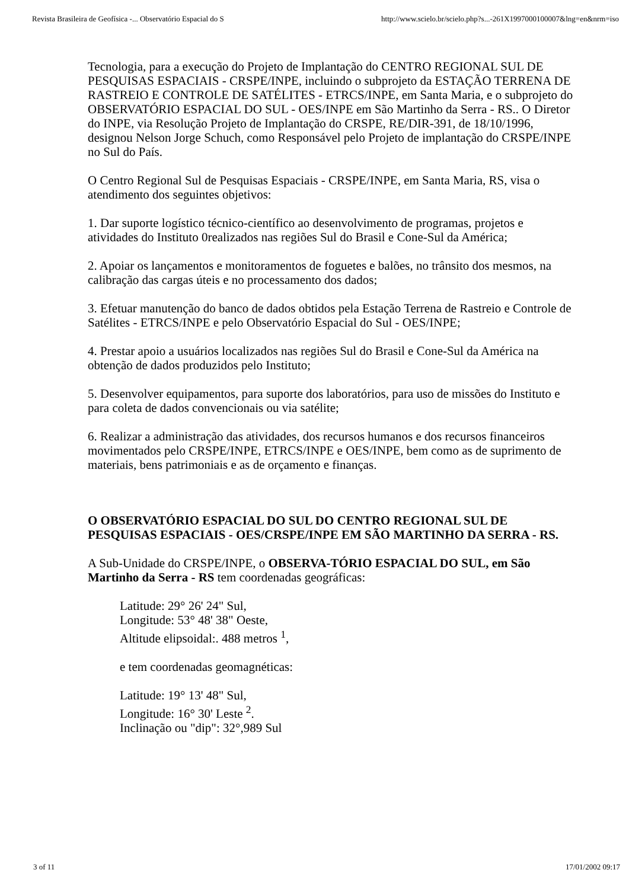Revista Brasileira de Geofísica -... Observatório Espacial do S http://www.scielo.br/scielo.php?s...-261X1997000100007&lng=en&nrm=iso
Tecnologia, para a execução do Projeto de Implantação do CENTRO REGIONAL SUL DE PESQUISAS ESPACIAIS - CRSPE/INPE, incluindo o subprojeto da ESTAÇÃO TERRENA DE RASTREIO E CONTROLE DE SATÉLITES - ETRCS/INPE, em Santa Maria, e o subprojeto do OBSERVATÓRIO ESPACIAL DO SUL - OES/INPE em São Martinho da Serra - RS.. O Diretor do INPE, via Resolução Projeto de Implantação do CRSPE, RE/DIR-391, de 18/10/1996, designou Nelson Jorge Schuch, como Responsável pelo Projeto de implantação do CRSPE/INPE no Sul do País.
O Centro Regional Sul de Pesquisas Espaciais - CRSPE/INPE, em Santa Maria, RS, visa o atendimento dos seguintes objetivos:
1. Dar suporte logístico técnico-científico ao desenvolvimento de programas, projetos e atividades do Instituto 0realizados nas regiões Sul do Brasil e Cone-Sul da América;
2. Apoiar os lançamentos e monitoramentos de foguetes e balões, no trânsito dos mesmos, na calibração das cargas úteis e no processamento dos dados;
3. Efetuar manutenção do banco de dados obtidos pela Estação Terrena de Rastreio e Controle de Satélites - ETRCS/INPE e pelo Observatório Espacial do Sul - OES/INPE;
4. Prestar apoio a usuários localizados nas regiões Sul do Brasil e Cone-Sul da América na obtenção de dados produzidos pelo Instituto;
5. Desenvolver equipamentos, para suporte dos laboratórios, para uso de missões do Instituto e para coleta de dados convencionais ou via satélite;
6. Realizar a administração das atividades, dos recursos humanos e dos recursos financeiros movimentados pelo CRSPE/INPE, ETRCS/INPE e OES/INPE, bem como as de suprimento de materiais, bens patrimoniais e as de orçamento e finanças.
O OBSERVATÓRIO ESPACIAL DO SUL DO CENTRO REGIONAL SUL DE PESQUISAS ESPACIAIS - OES/CRSPE/INPE EM SÃO MARTINHO DA SERRA - RS.
A Sub-Unidade do CRSPE/INPE, o OBSERVA-TÓRIO ESPACIAL DO SUL, em São Martinho da Serra - RS tem coordenadas geográficas:
Latitude: 29° 26' 24" Sul,
Longitude: 53° 48' 38" Oeste,
Altitude elipsoidal:. 488 metros <sup>1</sup>,
e tem coordenadas geomagnéticas:
Latitude: 19° 13' 48" Sul,
Longitude: 16° 30' Leste <sup>2</sup>.
Inclinação ou "dip": 32°,989 Sul
3 of 11 17/01/2002 09:17